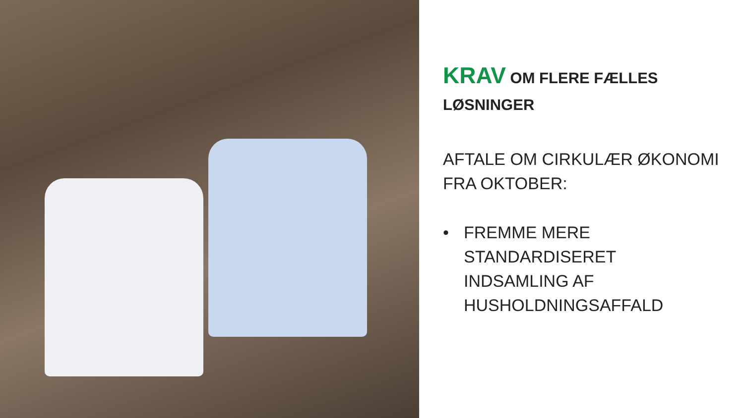KRAV OM FLERE FÆLLES LØSNINGER
AFTALE OM CIRKULÆR ØKONOMI FRA OKTOBER:
• FREMME MERE STANDARDISERET INDSAMLING AF HUSHOLDNINGSAFFALD